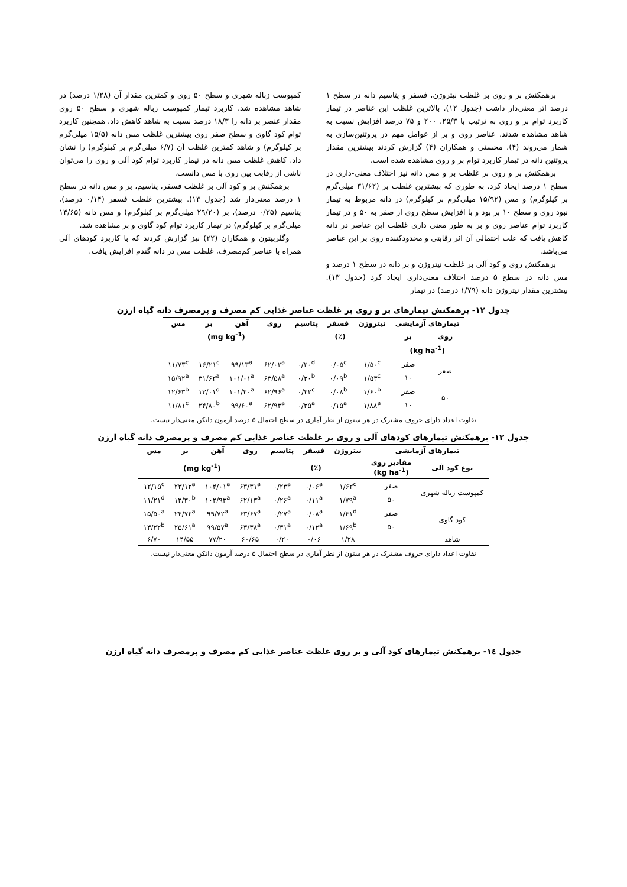برهمکنش بر و روی بر غلظت نیتروژن، فسفر و پتاسیم دانه در سطح ۱ درصد اثر معنی‌دار داشت (جدول ۱۲). بالاترین غلظت این عناصر در تیمار کاربرد توام بر و روی به ترتیب با ۲۵/۳، ۲۰۰ و ۷۵ درصد افزایش نسبت به شاهد مشاهده شدند. عناصر روی و بر از عوامل مهم در پروتئین‌سازی به شمار می‌روند (۴). محسنی و همکاران (۴) گزارش کردند بیشترین مقدار پروتئین دانه در تیمار کاربرد توام بر و روی مشاهده شده است.
برهمکنش بر و روی بر غلظت بر و مس دانه نیز اختلاف معنی-داری در سطح ۱ درصد ایجاد کرد. به طوری که بیشترین غلظت بر (۳۱/۶۲ میلی‌گرم بر کیلوگرم) و مس (۱۵/۹۲ میلی‌گرم بر کیلوگرم) در دانه مربوط به تیمار نبود روی و سطح ۱۰ بر بود و با افزایش سطح روی از صفر به ۵۰ و در تیمار کاربرد توام عناصر روی و بر به طور معنی داری غلظت این عناصر در دانه کاهش یافت که علت احتمالی آن اثر رقابتی و محدودکننده روی بر این عناصر می‌باشد.
برهمکنش روی و کود آلی بر غلظت نیتروژن و بر دانه در سطح ۱ درصد و مس دانه در سطح ۵ درصد اختلاف معنی‌داری ایجاد کرد (جدول ۱۳). بیشترین مقدار نیتروژن دانه (۱/۷۹ درصد) در تیمار
کمپوست زباله شهری و سطح ۵۰ روی و کمترین مقدار آن (۱/۲۸ درصد) در شاهد مشاهده شد. کاربرد تیمار کمپوست زباله شهری و سطح ۵۰ روی مقدار عنصر بر دانه را ۱۸/۳ درصد نسبت به شاهد کاهش داد. همچنین کاربرد توام کود گاوی و سطح صفر روی بیشترین غلظت مس دانه (۱۵/۵ میلی‌گرم بر کیلوگرم) و شاهد کمترین غلظت آن (۶/۷ میلی‌گرم بر کیلوگرم) را نشان داد. کاهش غلظت مس دانه در تیمار کاربرد توام کود آلی و روی را می‌توان ناشی از رقابت بین روی با مس دانست.
برهمکنش بر و کود آلی بر غلظت فسفر، پتاسیم، بر و مس دانه در سطح ۱ درصد معنی‌دار شد (جدول ۱۳). بیشترین غلظت فسفر (۰/۱۴ درصد)، پتاسیم (۰/۳۵ درصد)، بر (۲۹/۲۰ میلی‌گرم بر کیلوگرم) و مس دانه (۱۴/۶۵ میلی‌گرم بر کیلوگرم) در تیمار کاربرد توام کود گاوی و بر مشاهده شد.
وگلربیتون و همکاران (۲۲) نیز گزارش کردند که با کاربرد کودهای آلی همراه با عناصر کم‌مصرف، غلظت مس در دانه گندم افزایش یافت.
جدول ۱۲- برهمکنش تیمارهای بر و روی بر غلظت عناصر غذایی کم مصرف و پرمصرف دانه گیاه ارزن
| تیمارهای آزمایشی | | نیتروژن | فسفر | پتاسیم | روی | آهن | بر | مس |
| --- | --- | --- | --- | --- | --- | --- | --- | --- |
| روی | بر | (٪) | | | (mg kg<sup>-1</sup>) | | | |
| (kg ha<sup>-1</sup>) | | | | | | | | |
| صفر | صفر | ۱/۵۰<sup>c</sup> | ۰/۰۵<sup>c</sup> | ۰/۲۰<sup>d</sup> | ۶۲/۰۲<sup>a</sup> | ۹۹/۱۳<sup>a</sup> | ۱۶/۲۱<sup>c</sup> | ۱۱/۷۳<sup>c</sup> |
| | ۱۰ | ۱/۵۳<sup>c</sup> | ۰/۰۹<sup>b</sup> | ۰/۳۰<sup>b</sup> | ۶۳/۵۸<sup>a</sup> | ۱۰۱/۰۱<sup>a</sup> | ۳۱/۶۲<sup>a</sup> | ۱۵/۹۲<sup>a</sup> |
| ۵۰ | صفر | ۱/۶۰<sup>b</sup> | ۰/۰۸<sup>b</sup> | ۰/۲۲<sup>c</sup> | ۶۲/۹۶<sup>a</sup> | ۱۰۱/۲۰<sup>a</sup> | ۱۳/۰۱<sup>d</sup> | ۱۲/۶۳<sup>b</sup> |
| | ۱۰ | ۱/۸۸<sup>a</sup> | ۰/۱۵<sup>a</sup> | ۰/۳۵<sup>a</sup> | ۶۲/۹۳<sup>a</sup> | ۹۹/۶۰<sup>a</sup> | ۲۴/۸۰<sup>b</sup> | ۱۱/۸۱<sup>c</sup> |
تفاوت اعداد دارای حروف مشترک در هر ستون از نظر آماری در سطح احتمال ۵ درصد آزمون دانکن معنی‌دار نیست.
جدول ۱۳- برهمکنش تیمارهای کودهای آلی و روی بر غلظت عناصر غذایی کم مصرف و پرمصرف دانه گیاه ارزن
| تیمارهای آزمایشی | | نیتروژن | فسفر | پتاسیم | روی | آهن | بر | مس |
| --- | --- | --- | --- | --- | --- | --- | --- | --- |
| نوع کود آلی | مقادیر روی (kg ha<sup>-1</sup>) | (٪) | | | (mg kg<sup>-1</sup>) | | | |
| کمپوست زباله شهری | صفر | ۱/۶۲<sup>c</sup> | ۰/۰۶<sup>a</sup> | ۰/۲۳<sup>a</sup> | ۶۳/۳۱<sup>a</sup> | ۱۰۴/۰۱<sup>a</sup> | ۲۳/۱۲<sup>a</sup> | ۱۲/۱۵<sup>c</sup> |
| | ۵۰ | ۱/۷۹<sup>a</sup> | ۰/۱۱<sup>a</sup> | ۰/۲۶<sup>a</sup> | ۶۲/۱۳<sup>a</sup> | ۱۰۲/۹۳<sup>a</sup> | ۱۲/۳۰<sup>b</sup> | ۱۱/۲۱<sup>d</sup> |
| کود گاوی | صفر | ۱/۴۱<sup>d</sup> | ۰/۰۸<sup>a</sup> | ۰/۲۷<sup>a</sup> | ۶۳/۶۷<sup>a</sup> | ۹۹/۷۲<sup>a</sup> | ۲۴/۷۲<sup>a</sup> | ۱۵/۵۰<sup>a</sup> |
| | ۵۰ | ۱/۶۹<sup>b</sup> | ۰/۱۲<sup>a</sup> | ۰/۳۱<sup>a</sup> | ۶۳/۳۸<sup>a</sup> | ۹۹/۵۷<sup>a</sup> | ۲۵/۶۱<sup>a</sup> | ۱۳/۲۲<sup>b</sup> |
| شاهد | | ۱/۲۸ | ۰/۰۶ | ۰/۲۰ | ۶۰/۶۵ | ۷۷/۲۰ | ۱۴/۵۵ | ۶/۷۰ |
تفاوت اعداد دارای حروف مشترک در هر ستون از نظر آماری در سطح احتمال ۵ درصد آزمون دانکن معنی‌دار نیست.
جدول ۱٤- برهمکنش تیمارهای کود آلی و بر روی غلظت عناصر غذایی کم مصرف و پرمصرف دانه گیاه ارزن